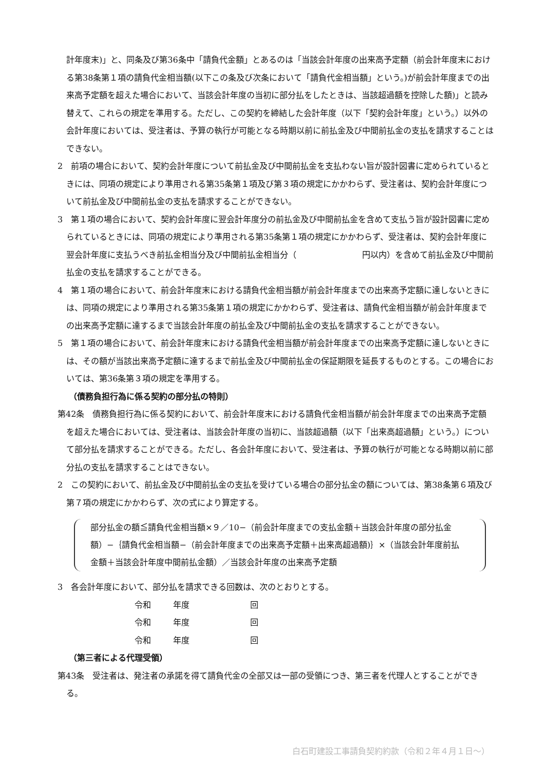計年度末)」と、同条及び第36条中「請負代金額」とあるのは「当該会計年度の出来高予定額（前会計年度末における第38条第１項の請負代金相当額(以下この条及び次条において「請負代金相当額」という。)が前会計年度までの出来高予定額を超えた場合において、当該会計年度の当初に部分払をしたときは、当該超過額を控除した額)」と読み替えて、これらの規定を準用する。ただし、この契約を締結した会計年度（以下「契約会計年度」という。）以外の会計年度においては、受注者は、予算の執行が可能となる時期以前に前払金及び中間前払金の支払を請求することはできない。
2　前項の場合において、契約会計年度について前払金及び中間前払金を支払わない旨が設計図書に定められているときには、同項の規定により準用される第35条第１項及び第３項の規定にかかわらず、受注者は、契約会計年度について前払金及び中間前払金の支払を請求することができない。
3　第１項の場合において、契約会計年度に翌会計年度分の前払金及び中間前払金を含めて支払う旨が設計図書に定められているときには、同項の規定により準用される第35条第１項の規定にかかわらず、受注者は、契約会計年度に翌会計年度に支払うべき前払金相当分及び中間前払金相当分（　　　　　　　　円以内）を含めて前払金及び中間前払金の支払を請求することができる。
4　第１項の場合において、前会計年度末における請負代金相当額が前会計年度までの出来高予定額に達しないときには、同項の規定により準用される第35条第１項の規定にかかわらず、受注者は、請負代金相当額が前会計年度までの出来高予定額に達するまで当該会計年度の前払金及び中間前払金の支払を請求することができない。
5　第１項の場合において、前会計年度末における請負代金相当額が前会計年度までの出来高予定額に達しないときには、その額が当該出来高予定額に達するまで前払金及び中間前払金の保証期限を延長するものとする。この場合においては、第36条第３項の規定を準用する。
（債務負担行為に係る契約の部分払の特則）
第42条　債務負担行為に係る契約において、前会計年度末における請負代金相当額が前会計年度までの出来高予定額を超えた場合においては、受注者は、当該会計年度の当初に、当該超過額（以下「出来高超過額」という。）について部分払を請求することができる。ただし、各会計年度において、受注者は、予算の執行が可能となる時期以前に部分払の支払を請求することはできない。
2　この契約において、前払金及び中間前払金の支払を受けている場合の部分払金の額については、第38条第６項及び第７項の規定にかかわらず、次の式により算定する。
部分払金の額≦請負代金相当額×９／10−（前会計年度までの支払金額＋当該会計年度の部分払金額）−｛請負代金相当額−（前会計年度までの出来高予定額＋出来高超過額)｝×（当該会計年度前払金額＋当該会計年度中間前払金額）／当該会計年度の出来高予定額
3　各会計年度において、部分払を請求できる回数は、次のとおりとする。
令和 年度 回
令和 年度 回
令和 年度 回
（第三者による代理受領）
第43条　受注者は、発注者の承諾を得て請負代金の全部又は一部の受領につき、第三者を代理人とすることができる。
白石町建設工事請負契約約款（令和２年４月１日〜）